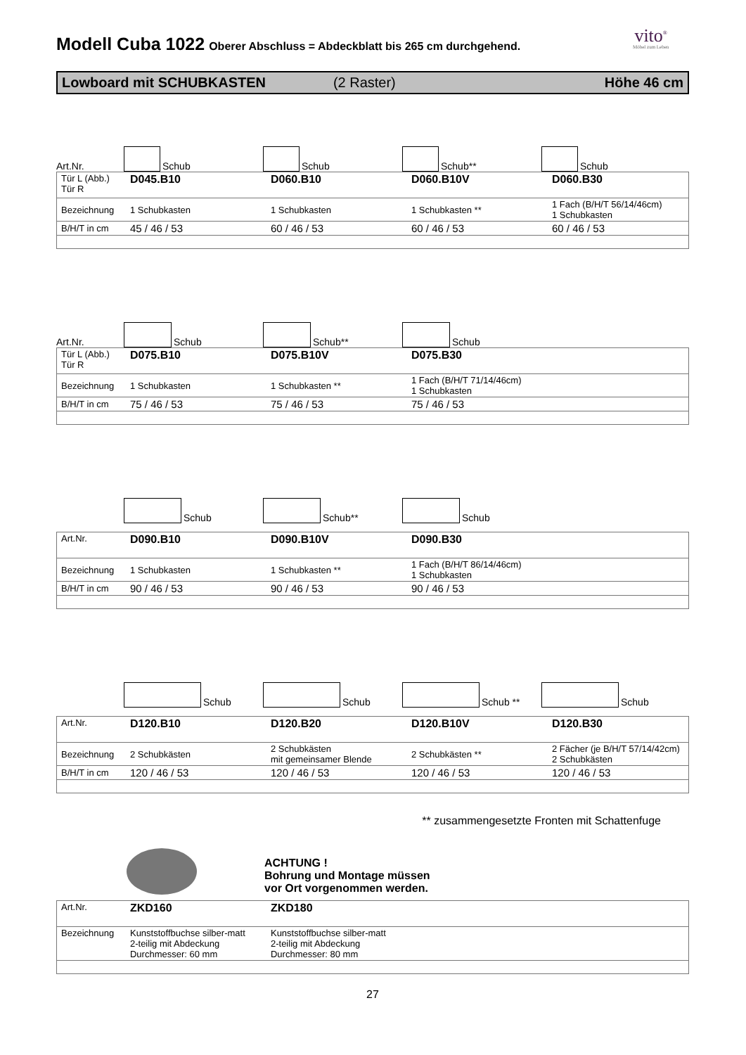vito<sup>®</sup>
Möbel zum Leben
Modell Cuba 1022 Oberer Abschluss = Abdeckblatt bis 265 cm durchgehend.
Lowboard mit SCHUBKASTEN (2 Raster) Höhe 46 cm
Art.Nr.
Schub
Schub
Schub**
Schub
| Tür L (Abb.) Tür R | D045.B10 | D060.B10 | D060.B10V | D060.B30 |
| Bezeichnung | 1 Schubkasten | 1 Schubkasten | 1 Schubkasten ** | 1 Fach (B/H/T 56/14/46cm) 1 Schubkasten |
| B/H/T in cm | 45 / 46 / 53 | 60 / 46 / 53 | 60 / 46 / 53 | 60 / 46 / 53 |
Art.Nr.
Schub
Schub**
Schub
| Tür L (Abb.) Tür R | D075.B10 | D075.B10V | D075.B30 | |
| Bezeichnung | 1 Schubkasten | 1 Schubkasten ** | 1 Fach (B/H/T 71/14/46cm) 1 Schubkasten | |
| B/H/T in cm | 75 / 46 / 53 | 75 / 46 / 53 | 75 / 46 / 53 | |
Schub
Schub**
Schub
| Art.Nr. | D090.B10 | D090.B10V | D090.B30 | |
| Bezeichnung | 1 Schubkasten | 1 Schubkasten ** | 1 Fach (B/H/T 86/14/46cm) 1 Schubkasten | |
| B/H/T in cm | 90 / 46 / 53 | 90 / 46 / 53 | 90 / 46 / 53 | |
Schub
Schub
Schub **
Schub
| Art.Nr. | D120.B10 | D120.B20 | D120.B10V | D120.B30 |
| Bezeichnung | 2 Schubkästen | 2 Schubkästen mit gemeinsamer Blende | 2 Schubkästen ** | 2 Fächer (je B/H/T 57/14/42cm) 2 Schubkästen |
| B/H/T in cm | 120 / 46 / 53 | 120 / 46 / 53 | 120 / 46 / 53 | 120 / 46 / 53 |
** zusammengesetzte Fronten mit Schattenfuge
ACHTUNG !
Bohrung und Montage müssen
vor Ort vorgenommen werden.
| Art.Nr. | ZKD160 | ZKD180 | | |
| Bezeichnung | Kunststoffbuchse silber-matt 2-teilig mit Abdeckung Durchmesser: 60 mm | Kunststoffbuchse silber-matt 2-teilig mit Abdeckung Durchmesser: 80 mm | | |
27